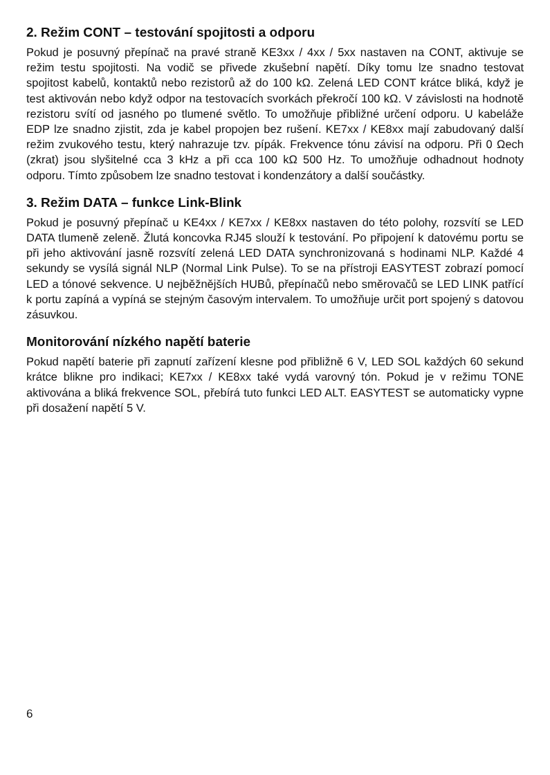2. Režim CONT – testování spojitosti a odporu
Pokud je posuvný přepínač na pravé straně KE3xx / 4xx / 5xx nastaven na CONT, aktivuje se režim testu spojitosti. Na vodič se přivede zkušební napětí. Díky tomu lze snadno testovat spojitost kabelů, kontaktů nebo rezistorů až do 100 kΩ. Zelená LED CONT krátce bliká, když je test aktivován nebo když odpor na testovacích svorkách překročí 100 kΩ. V závislosti na hodnotě rezistoru svítí od jasného po tlumené světlo. To umožňuje přibližné určení odporu. U kabeláže EDP lze snadno zjistit, zda je kabel propojen bez rušení. KE7xx / KE8xx mají zabudovaný další režim zvukového testu, který nahrazuje tzv. pípák. Frekvence tónu závisí na odporu. Při 0 Ωech (zkrat) jsou slyšitelné cca 3 kHz a při cca 100 kΩ 500 Hz. To umožňuje odhadnout hodnoty odporu. Tímto způsobem lze snadno testovat i kondenzátory a další součástky.
3. Režim DATA – funkce Link-Blink
Pokud je posuvný přepínač u KE4xx / KE7xx / KE8xx nastaven do této polohy, rozsvítí se LED DATA tlumeně zeleně. Žlutá koncovka RJ45 slouží k testování. Po připojení k datovému portu se při jeho aktivování jasně rozsvítí zelená LED DATA synchronizovaná s hodinami NLP. Každé 4 sekundy se vysílá signál NLP (Normal Link Pulse). To se na přístroji EASYTEST zobrazí pomocí LED a tónové sekvence. U nejběžnějších HUBů, přepínačů nebo směrovačů se LED LINK patřící k portu zapíná a vypíná se stejným časovým intervalem. To umožňuje určit port spojený s datovou zásuvkou.
Monitorování nízkého napětí baterie
Pokud napětí baterie při zapnutí zařízení klesne pod přibližně 6 V, LED SOL každých 60 sekund krátce blikne pro indikaci; KE7xx / KE8xx také vydá varovný tón. Pokud je v režimu TONE aktivována a bliká frekvence SOL, přebírá tuto funkci LED ALT. EASYTEST se automaticky vypne při dosažení napětí 5 V.
6